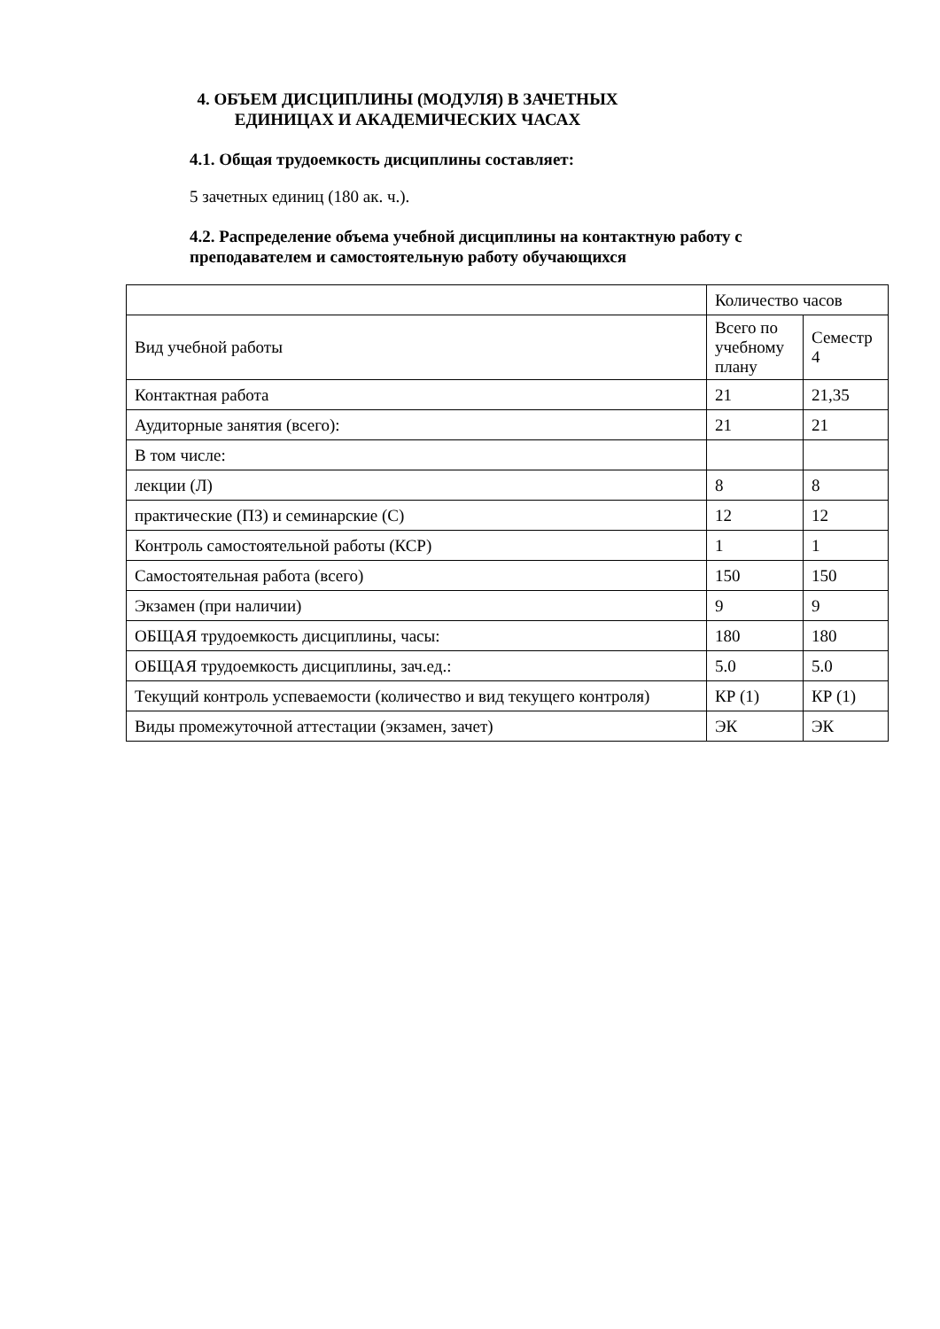4. ОБЪЕМ ДИСЦИПЛИНЫ (МОДУЛЯ) В ЗАЧЕТНЫХ ЕДИНИЦАХ И АКАДЕМИЧЕСКИХ ЧАСАХ
4.1. Общая трудоемкость дисциплины составляет:
5 зачетных единиц (180 ак. ч.).
4.2. Распределение объема учебной дисциплины на контактную работу с преподавателем и самостоятельную работу обучающихся
| | Количество часов | |
| Вид учебной работы | Всего по учебному плану | Семестр 4 |
| Контактная работа | 21 | 21,35 |
| Аудиторные занятия (всего): | 21 | 21 |
| В том числе: | | |
| лекции (Л) | 8 | 8 |
| практические (ПЗ) и семинарские (С) | 12 | 12 |
| Контроль самостоятельной работы (КСР) | 1 | 1 |
| Самостоятельная работа (всего) | 150 | 150 |
| Экзамен (при наличии) | 9 | 9 |
| ОБЩАЯ трудоемкость дисциплины, часы: | 180 | 180 |
| ОБЩАЯ трудоемкость дисциплины, зач.ед.: | 5.0 | 5.0 |
| Текущий контроль успеваемости (количество и вид текущего контроля) | КР (1) | КР (1) |
| Виды промежуточной аттестации (экзамен, зачет) | ЭК | ЭК |